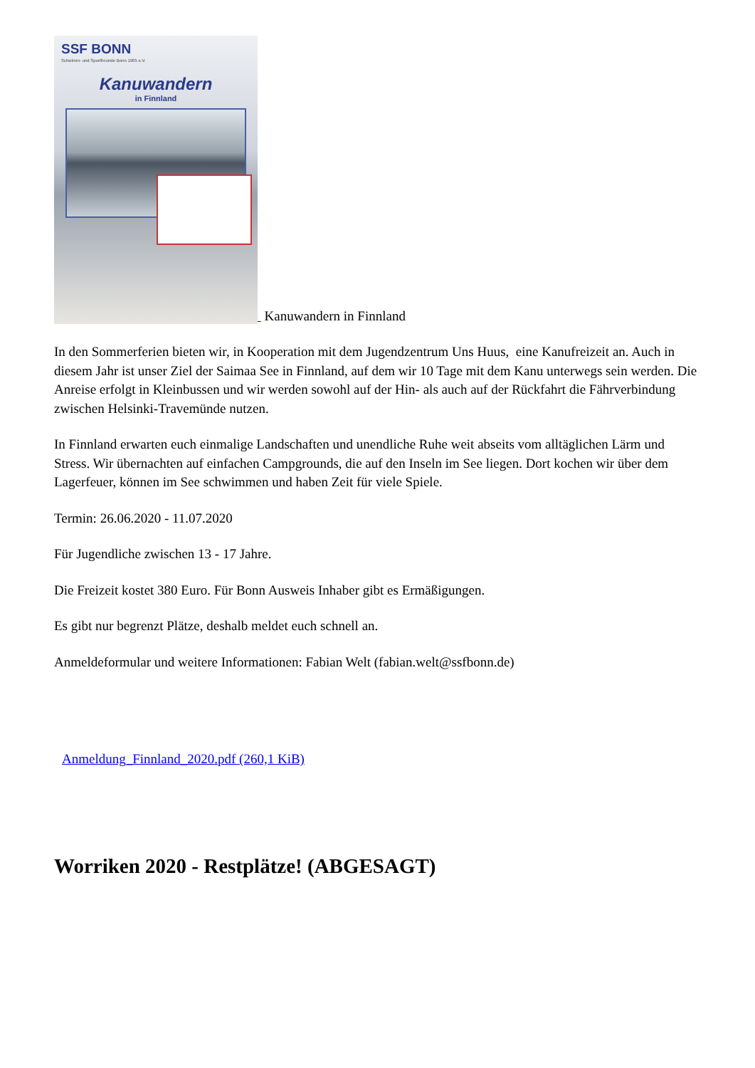SSF BONN
Schwimm- und Sportfreunde Bonn 1905 e.V.
Kanuwandern
in Finnland
Kanuwandern in Finnland
In den Sommerferien bieten wir, in Kooperation mit dem Jugendzentrum Uns Huus, eine Kanufreizeit an. Auch in diesem Jahr ist unser Ziel der Saimaa See in Finnland, auf dem wir 10 Tage mit dem Kanu unterwegs sein werden. Die Anreise erfolgt in Kleinbussen und wir werden sowohl auf der Hin- als auch auf der Rückfahrt die Fährverbindung zwischen Helsinki-Travemünde nutzen.
In Finnland erwarten euch einmalige Landschaften und unendliche Ruhe weit abseits vom alltäglichen Lärm und Stress. Wir übernachten auf einfachen Campgrounds, die auf den Inseln im See liegen. Dort kochen wir über dem Lagerfeuer, können im See schwimmen und haben Zeit für viele Spiele.
Termin: 26.06.2020 - 11.07.2020
Für Jugendliche zwischen 13 - 17 Jahre.
Die Freizeit kostet 380 Euro. Für Bonn Ausweis Inhaber gibt es Ermäßigungen.
Es gibt nur begrenzt Plätze, deshalb meldet euch schnell an.
Anmeldeformular und weitere Informationen: Fabian Welt (fabian.welt@ssfbonn.de)
Anmeldung_Finnland_2020.pdf (260,1 KiB)
Worriken 2020 - Restplätze! (ABGESAGT)